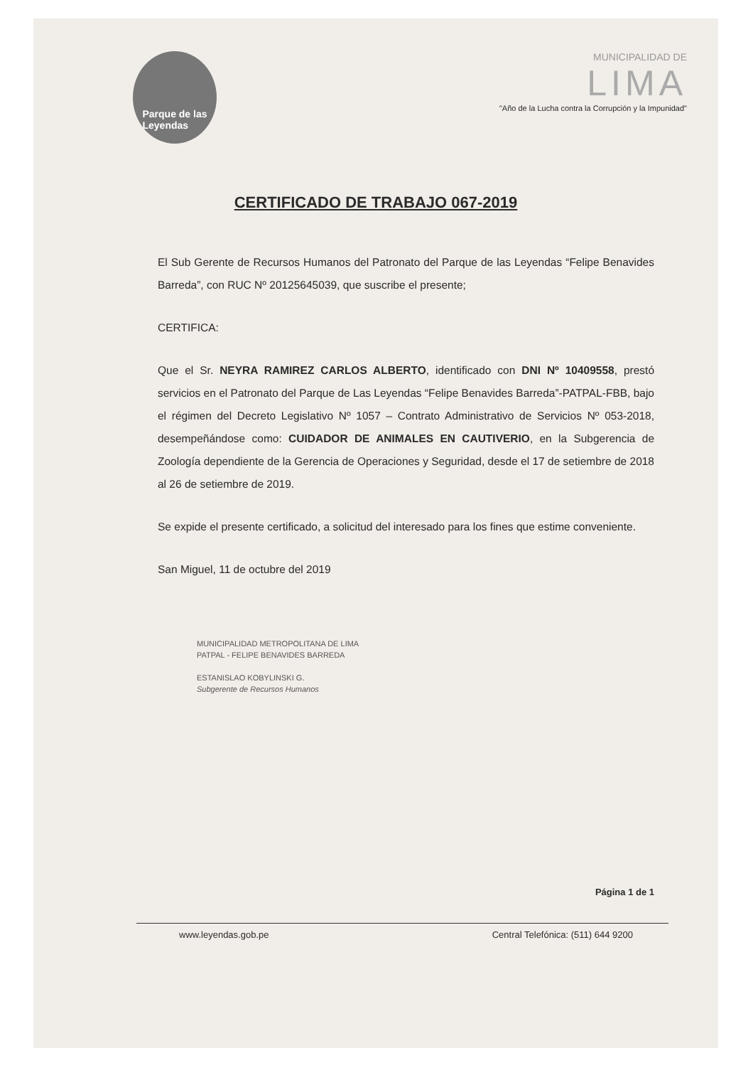Parque de las
Leyendas
MUNICIPALIDAD DE
LIMA
"Año de la Lucha contra la Corrupción y la Impunidad"
CERTIFICADO DE TRABAJO 067-2019
El Sub Gerente de Recursos Humanos del Patronato del Parque de las Leyendas “Felipe Benavides Barreda”, con RUC Nº 20125645039, que suscribe el presente;
CERTIFICA:
Que el Sr. NEYRA RAMIREZ CARLOS ALBERTO, identificado con DNI Nº 10409558, prestó servicios en el Patronato del Parque de Las Leyendas “Felipe Benavides Barreda”-PATPAL-FBB, bajo el régimen del Decreto Legislativo Nº 1057 – Contrato Administrativo de Servicios Nº 053-2018, desempeñándose como: CUIDADOR DE ANIMALES EN CAUTIVERIO, en la Subgerencia de Zoología dependiente de la Gerencia de Operaciones y Seguridad, desde el 17 de setiembre de 2018 al 26 de setiembre de 2019.
Se expide el presente certificado, a solicitud del interesado para los fines que estime conveniente.
San Miguel, 11 de octubre del 2019
MUNICIPALIDAD METROPOLITANA DE LIMA
PATPAL - FELIPE BENAVIDES BARREDA
ESTANISLAO KOBYLINSKI G.
Subgerente de Recursos Humanos
Página 1 de 1
www.leyendas.gob.pe Central Telefónica: (511) 644 9200